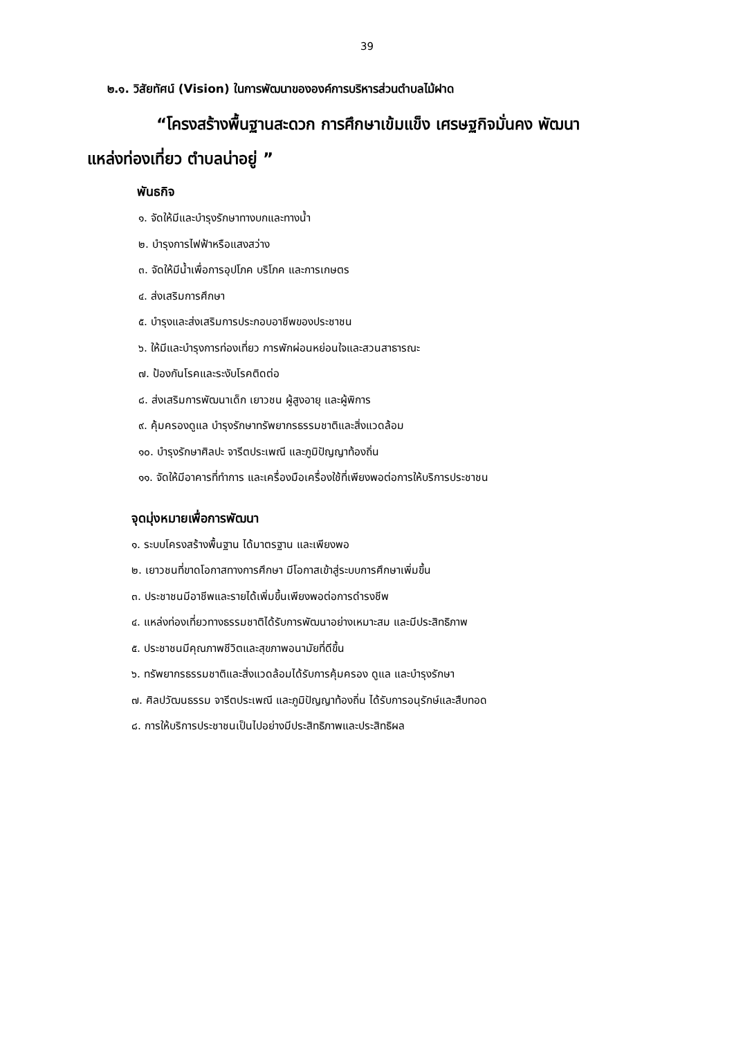39
๒.๑. วิสัยทัศน์ (Vision) ในการพัฒนาขององค์การบริหารส่วนตำบลไม้ฝาด
“โครงสร้างพื้นฐานสะดวก การศึกษาเข้มแข็ง เศรษฐกิจมั่นคง พัฒนา
แหล่งท่องเที่ยว ตำบลน่าอยู่ ”
พันธกิจ
๑. จัดให้มีและบำรุงรักษาทางบกและทางน้ำ
๒. บำรุงการไฟฟ้าหรือแสงสว่าง
๓. จัดให้มีน้ำเพื่อการอุปโภค บริโภค และการเกษตร
๔. ส่งเสริมการศึกษา
๕. บำรุงและส่งเสริมการประกอบอาชีพของประชาชน
๖. ให้มีและบำรุงการท่องเที่ยว การพักผ่อนหย่อนใจและสวนสาธารณะ
๗. ป้องกันโรคและระงับโรคติดต่อ
๘. ส่งเสริมการพัฒนาเด็ก เยาวชน ผู้สูงอายุ และผู้พิการ
๙. คุ้มครองดูแล บำรุงรักษาทรัพยากรธรรมชาติและสิ่งแวดล้อม
๑๐. บำรุงรักษาศิลปะ จารีตประเพณี และภูมิปัญญาท้องถิ่น
๑๑. จัดให้มีอาคารที่ทำการ และเครื่องมือเครื่องใช้ที่เพียงพอต่อการให้บริการประชาชน
จุดมุ่งหมายเพื่อการพัฒนา
๑. ระบบโครงสร้างพื้นฐาน ได้มาตรฐาน และเพียงพอ
๒. เยาวชนที่ขาดโอกาสทางการศึกษา มีโอกาสเข้าสู่ระบบการศึกษาเพิ่มขึ้น
๓. ประชาชนมีอาชีพและรายได้เพิ่มขึ้นเพียงพอต่อการดำรงชีพ
๔. แหล่งท่องเที่ยวทางธรรมชาติได้รับการพัฒนาอย่างเหมาะสม และมีประสิทธิภาพ
๕. ประชาชนมีคุณภาพชีวิตและสุขภาพอนามัยที่ดีขึ้น
๖. ทรัพยากรธรรมชาติและสิ่งแวดล้อมได้รับการคุ้มครอง ดูแล และบำรุงรักษา
๗. ศิลปวัฒนธรรม จารีตประเพณี และภูมิปัญญาท้องถิ่น ได้รับการอนุรักษ์และสืบทอด
๘. การให้บริการประชาชนเป็นไปอย่างมีประสิทธิภาพและประสิทธิผล